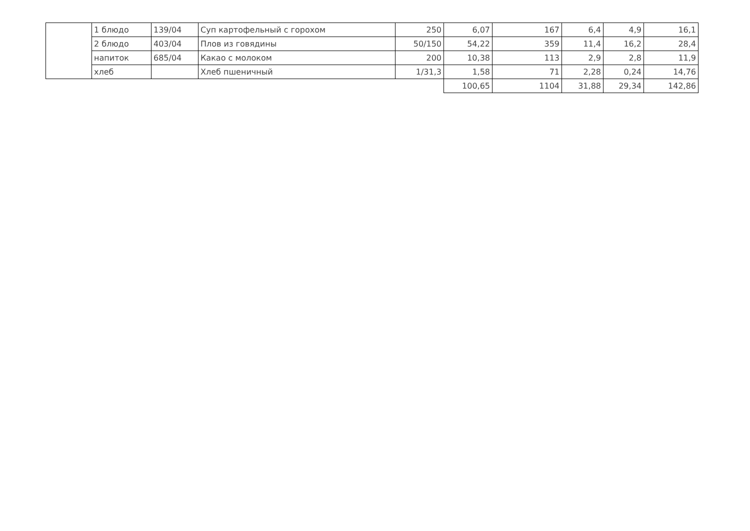| | 1 блюдо | 139/04 | Суп картофельный с горохом | 250 | 6,07 | 167 | 6,4 | 4,9 | 16,1 |
| | 2 блюдо | 403/04 | Плов из говядины | 50/150 | 54,22 | 359 | 11,4 | 16,2 | 28,4 |
| | напиток | 685/04 | Какао с молоком | 200 | 10,38 | 113 | 2,9 | 2,8 | 11,9 |
| | хлеб | | Хлеб пшеничный | 1/31,3 | 1,58 | 71 | 2,28 | 0,24 | 14,76 |
| | | | | | 100,65 | 1104 | 31,88 | 29,34 | 142,86 |